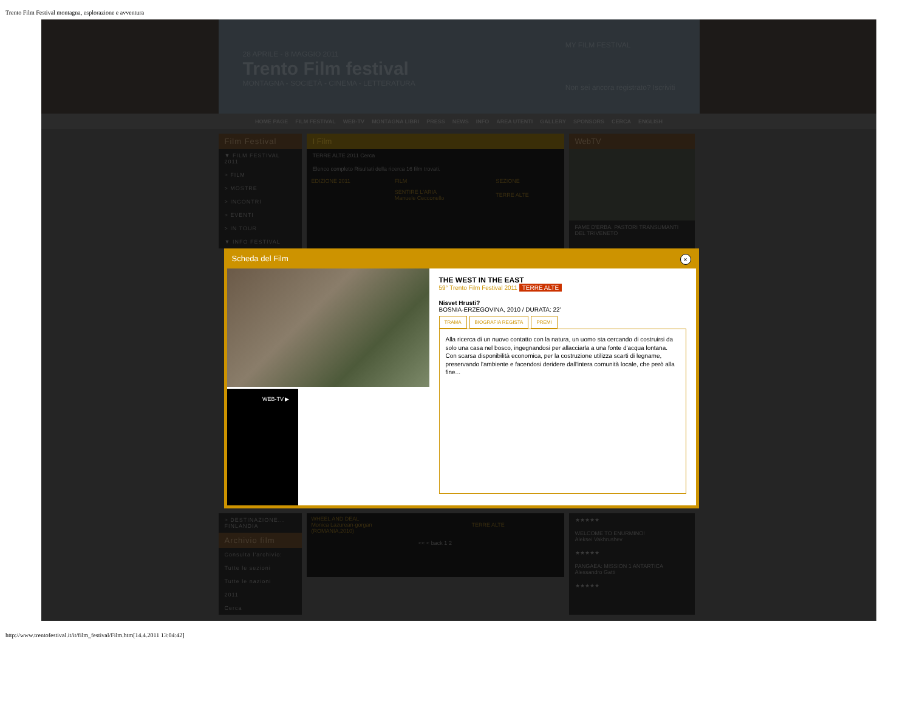Trento Film Festival montagna, esplorazione e avventura
28 APRILE - 8 MAGGIO 2011
Trento Film festival
MONTAGNA - SOCIETÀ - CINEMA - LETTERATURA
MY FILM FESTIVAL
Non sei ancora registrato? Iscriviti
HOME PAGE FILM FESTIVAL WEB-TV MONTAGNA LIBRI PRESS NEWS INFO AREA UTENTI GALLERY SPONSORS CERCA ENGLISH
Film Festival
▼ FILM FESTIVAL 2011
> FILM
> MOSTRE
> INCONTRI
> EVENTI
> IN TOUR
▼ INFO FESTIVAL
I Film
TERRE ALTE 2011 Cerca
Elenco completo Risultati della ricerca 16 film trovati.
| EDIZIONE 2011 | FILM | SEZIONE |
| --- | --- | --- |
| | SENTIRE L'ARIA Manuele Cecconello | TERRE ALTE |
WebTV
FAME D'ERBA. PASTORI TRANSUMANTI DEL TRIVENETO
Scheda del Film ×
WEB-TV ▶
THE WEST IN THE EAST
59° Trento Film Festival 2011 TERRE ALTE
Nisvet Hrusti?
BOSNIA-ERZEGOVINA, 2010 / DURATA: 22'
TRAMA BIOGRAFIA REGISTA PREMI
Alla ricerca di un nuovo contatto con la natura, un uomo sta cercando di costruirsi da solo una casa nel bosco, ingegnandosi per allacciarla a una fonte d'acqua lontana. Con scarsa disponibilità economica, per la costruzione utilizza scarti di legname, preservando l'ambiente e facendosi deridere dall'intera comunità locale, che però alla fine...
> DESTINAZIONE... FINLANDIA
Archivio film
Consulta l'archivio:
Tutte le sezioni
Tutte le nazioni
2011
Cerca
| WHEEL AND DEAL Monica Lazurean-gorgan (ROMANIA,2010) | TERRE ALTE |
<< < back 1 2
★★★★★
WELCOME TO ENURMINO!
Aleksei Vakhrushev
★★★★★
PANGAEA: MISSION 1 ANTARTICA
Alessandro Gatti
★★★★★
http://www.trentofestival.it/it/film_festival/Film.htm[14.4.2011 13:04:42]